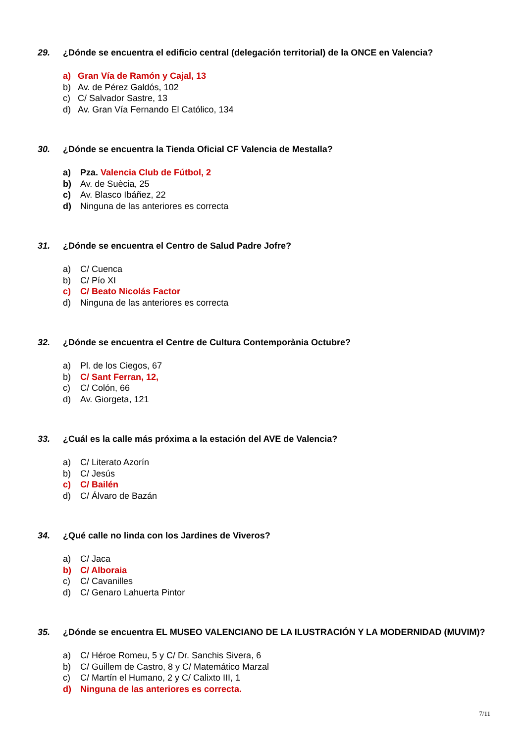29. ¿Dónde se encuentra el edificio central (delegación territorial) de la ONCE en Valencia?
a) Gran Vía de Ramón y Cajal, 13
b) Av. de Pérez Galdós, 102
c) C/ Salvador Sastre, 13
d) Av. Gran Vía Fernando El Católico, 134
30. ¿Dónde se encuentra la Tienda Oficial CF Valencia de Mestalla?
a) Pza. Valencia Club de Fútbol, 2
b) Av. de Suècia, 25
c) Av. Blasco Ibáñez, 22
d) Ninguna de las anteriores es correcta
31. ¿Dónde se encuentra el Centro de Salud Padre Jofre?
a) C/ Cuenca
b) C/ Pío XI
c) C/ Beato Nicolás Factor
d) Ninguna de las anteriores es correcta
32. ¿Dónde se encuentra el Centre de Cultura Contemporània Octubre?
a) Pl. de los Ciegos, 67
b) C/ Sant Ferran, 12,
c) C/ Colón, 66
d) Av. Giorgeta, 121
33. ¿Cuál es la calle más próxima a la estación del AVE de Valencia?
a) C/ Literato Azorín
b) C/ Jesús
c) C/ Bailén
d) C/ Álvaro de Bazán
34. ¿Qué calle no linda con los Jardines de Viveros?
a) C/ Jaca
b) C/ Alboraia
c) C/ Cavanilles
d) C/ Genaro Lahuerta Pintor
35. ¿Dónde se encuentra EL MUSEO VALENCIANO DE LA ILUSTRACIÓN Y LA MODERNIDAD (MUVIM)?
a) C/ Héroe Romeu, 5 y C/ Dr. Sanchis Sivera, 6
b) C/ Guillem de Castro, 8 y C/ Matemático Marzal
c) C/ Martín el Humano, 2 y C/ Calixto III, 1
d) Ninguna de las anteriores es correcta.
7/11